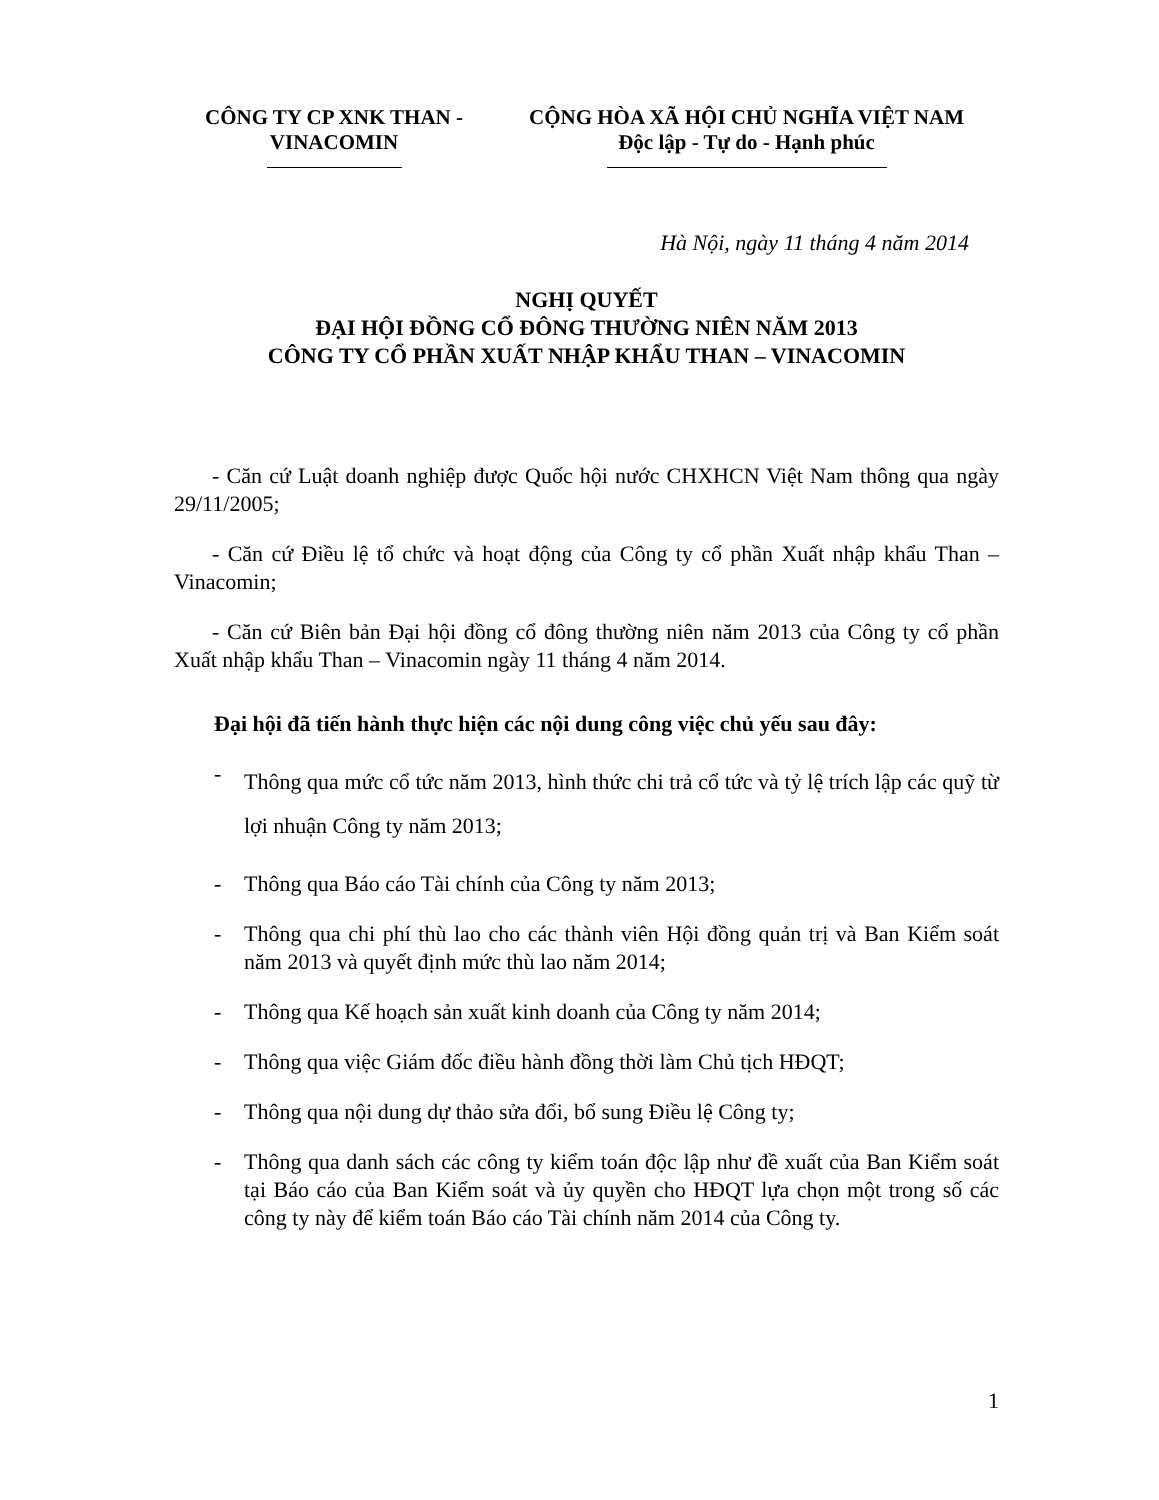CÔNG TY CP XNK THAN -
VINACOMIN
CỘNG HÒA XÃ HỘI CHỦ NGHĨA VIỆT NAM
Độc lập - Tự do - Hạnh phúc
Hà Nội, ngày 11 tháng 4 năm 2014
NGHỊ QUYẾT
ĐẠI HỘI ĐỒNG CỔ ĐÔNG THƯỜNG NIÊN NĂM 2013
CÔNG TY CỔ PHẦN XUẤT NHẬP KHẨU THAN – VINACOMIN
- Căn cứ Luật doanh nghiệp được Quốc hội nước CHXHCN Việt Nam thông qua ngày 29/11/2005;
- Căn cứ Điều lệ tổ chức và hoạt động của Công ty cổ phần Xuất nhập khẩu Than – Vinacomin;
- Căn cứ Biên bản Đại hội đồng cổ đông thường niên năm 2013 của Công ty cổ phần Xuất nhập khẩu Than – Vinacomin ngày 11 tháng 4 năm 2014.
Đại hội đã tiến hành thực hiện các nội dung công việc chủ yếu sau đây:
- Thông qua mức cổ tức năm 2013, hình thức chi trả cổ tức và tỷ lệ trích lập các quỹ từ lợi nhuận Công ty năm 2013;
- Thông qua Báo cáo Tài chính của Công ty năm 2013;
- Thông qua chi phí thù lao cho các thành viên Hội đồng quản trị và Ban Kiểm soát năm 2013 và quyết định mức thù lao năm 2014;
- Thông qua Kế hoạch sản xuất kinh doanh của Công ty năm 2014;
- Thông qua việc Giám đốc điều hành đồng thời làm Chủ tịch HĐQT;
- Thông qua nội dung dự thảo sửa đổi, bổ sung Điều lệ Công ty;
- Thông qua danh sách các công ty kiểm toán độc lập như đề xuất của Ban Kiểm soát tại Báo cáo của Ban Kiểm soát và ủy quyền cho HĐQT lựa chọn một trong số các công ty này để kiểm toán Báo cáo Tài chính năm 2014 của Công ty.
1